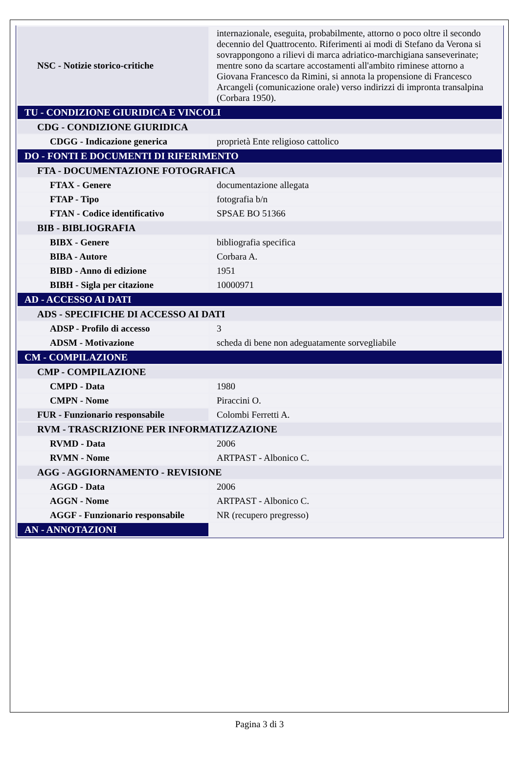| NSC - Notizie storico-critiche | internazionale, eseguita, probabilmente, attorno o poco oltre il secondo decennio del Quattrocento. Riferimenti ai modi di Stefano da Verona si sovrappongono a rilievi di marca adriatico-marchigiana sanseverinate; mentre sono da scartare accostamenti all'ambito riminese attorno a Giovana Francesco da Rimini, si annota la propensione di Francesco Arcangeli (comunicazione orale) verso indirizzi di impronta transalpina (Corbara 1950). |
| TU - CONDIZIONE GIURIDICA E VINCOLI | |
| CDG - CONDIZIONE GIURIDICA | |
| CDGG - Indicazione generica | proprietà Ente religioso cattolico |
| DO - FONTI E DOCUMENTI DI RIFERIMENTO | |
| FTA - DOCUMENTAZIONE FOTOGRAFICA | |
| FTAX - Genere | documentazione allegata |
| FTAP - Tipo | fotografia b/n |
| FTAN - Codice identificativo | SPSAE BO 51366 |
| BIB - BIBLIOGRAFIA | |
| BIBX - Genere | bibliografia specifica |
| BIBA - Autore | Corbara A. |
| BIBD - Anno di edizione | 1951 |
| BIBH - Sigla per citazione | 10000971 |
| AD - ACCESSO AI DATI | |
| ADS - SPECIFICHE DI ACCESSO AI DATI | |
| ADSP - Profilo di accesso | 3 |
| ADSM - Motivazione | scheda di bene non adeguatamente sorvegliabile |
| CM - COMPILAZIONE | |
| CMP - COMPILAZIONE | |
| CMPD - Data | 1980 |
| CMPN - Nome | Piraccini O. |
| FUR - Funzionario responsabile | Colombi Ferretti A. |
| RVM - TRASCRIZIONE PER INFORMATIZZAZIONE | |
| RVMD - Data | 2006 |
| RVMN - Nome | ARTPAST - Albonico C. |
| AGG - AGGIORNAMENTO - REVISIONE | |
| AGGD - Data | 2006 |
| AGGN - Nome | ARTPAST - Albonico C. |
| AGGF - Funzionario responsabile | NR (recupero pregresso) |
| AN - ANNOTAZIONI | |
Pagina 3 di 3